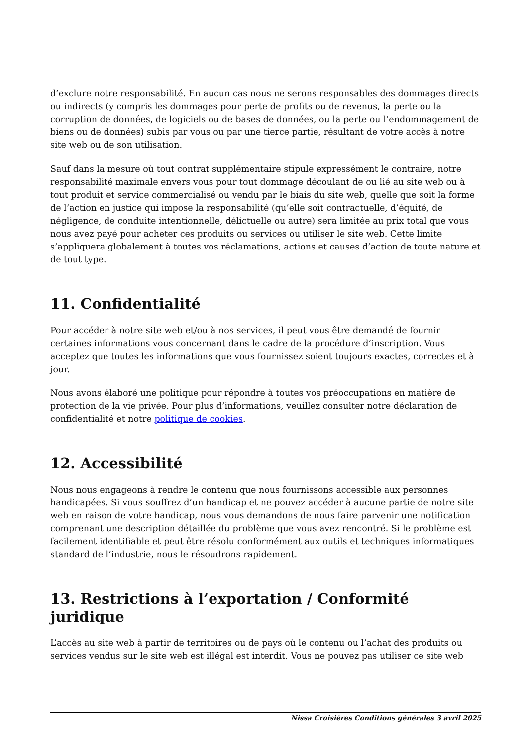d’exclure notre responsabilité. En aucun cas nous ne serons responsables des dommages directs ou indirects (y compris les dommages pour perte de profits ou de revenus, la perte ou la corruption de données, de logiciels ou de bases de données, ou la perte ou l’endommagement de biens ou de données) subis par vous ou par une tierce partie, résultant de votre accès à notre site web ou de son utilisation.
Sauf dans la mesure où tout contrat supplémentaire stipule expressément le contraire, notre responsabilité maximale envers vous pour tout dommage découlant de ou lié au site web ou à tout produit et service commercialisé ou vendu par le biais du site web, quelle que soit la forme de l’action en justice qui impose la responsabilité (qu’elle soit contractuelle, d’équité, de négligence, de conduite intentionnelle, délictuelle ou autre) sera limitée au prix total que vous nous avez payé pour acheter ces produits ou services ou utiliser le site web. Cette limite s’appliquera globalement à toutes vos réclamations, actions et causes d’action de toute nature et de tout type.
11. Confidentialité
Pour accéder à notre site web et/ou à nos services, il peut vous être demandé de fournir certaines informations vous concernant dans le cadre de la procédure d’inscription. Vous acceptez que toutes les informations que vous fournissez soient toujours exactes, correctes et à jour.
Nous avons élaboré une politique pour répondre à toutes vos préoccupations en matière de protection de la vie privée. Pour plus d’informations, veuillez consulter notre déclaration de confidentialité et notre politique de cookies.
12. Accessibilité
Nous nous engageons à rendre le contenu que nous fournissons accessible aux personnes handicapées. Si vous souffrez d’un handicap et ne pouvez accéder à aucune partie de notre site web en raison de votre handicap, nous vous demandons de nous faire parvenir une notification comprenant une description détaillée du problème que vous avez rencontré. Si le problème est facilement identifiable et peut être résolu conformément aux outils et techniques informatiques standard de l’industrie, nous le résoudrons rapidement.
13. Restrictions à l’exportation / Conformité juridique
L’accès au site web à partir de territoires ou de pays où le contenu ou l’achat des produits ou services vendus sur le site web est illégal est interdit. Vous ne pouvez pas utiliser ce site web
Nissa Croisières Conditions générales 3 avril 2025